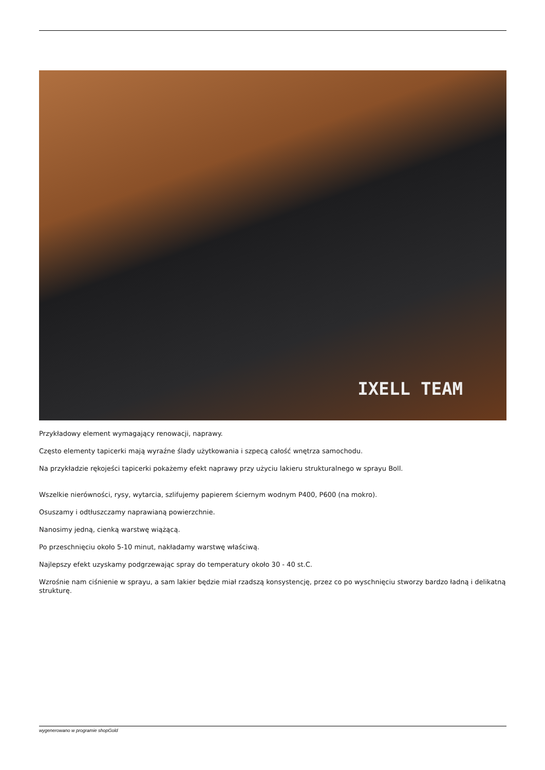IXELL TEAM
Przykładowy element wymagający renowacji, naprawy.
Często elementy tapicerki mają wyraźne ślady użytkowania i szpecą całość wnętrza samochodu.
Na przykładzie rękojeści tapicerki pokażemy efekt naprawy przy użyciu lakieru strukturalnego w sprayu Boll.
Wszelkie nierówności, rysy, wytarcia, szlifujemy papierem ściernym wodnym P400, P600 (na mokro).
Osuszamy i odtłuszczamy naprawianą powierzchnie.
Nanosimy jedną, cienką warstwę wiążącą.
Po przeschnięciu około 5-10 minut, nakładamy warstwę właściwą.
Najlepszy efekt uzyskamy podgrzewając spray do temperatury około 30 - 40 st.C.
Wzrośnie nam ciśnienie w sprayu, a sam lakier będzie miał rzadszą konsystencję, przez co po wyschnięciu stworzy bardzo ładną i delikatną strukturę.
wygenerowano w programie shopGold